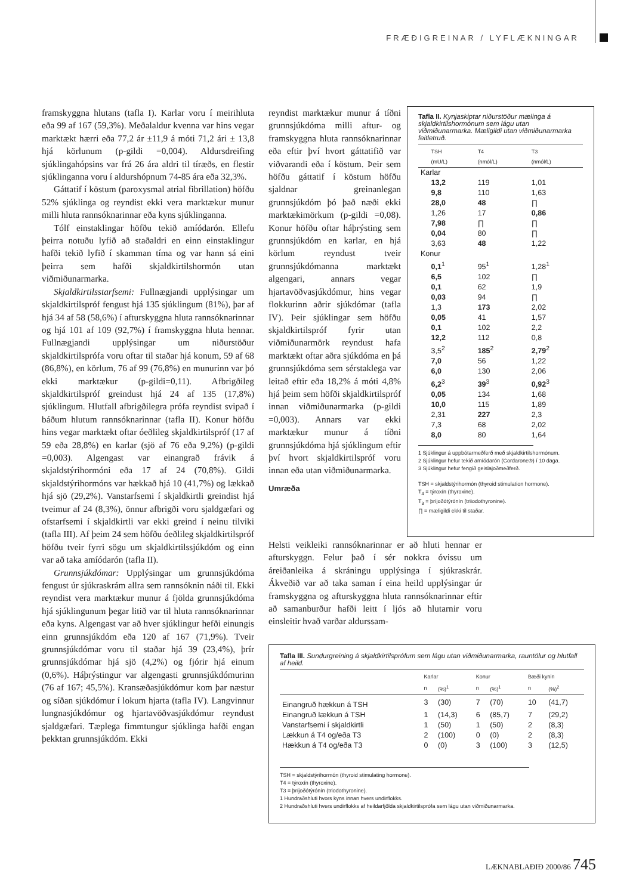FRÆÐIGREINAR / LYFLÆKNINGAR
framskyggna hlutans (tafla I). Karlar voru í meirihluta eða 99 af 167 (59,3%). Meðalaldur kvenna var hins vegar marktækt hærri eða 77,2 ár ±11,9 á móti 71,2 ári ± 13,8 hjá körlunum (p-gildi =0,004). Aldursdreifing sjúklingahópsins var frá 26 ára aldri til tíræðs, en flestir sjúklinganna voru í aldurshópnum 74-85 ára eða 32,3%.
Gáttatif í köstum (paroxysmal atrial fibrillation) höfðu 52% sjúklinga og reyndist ekki vera marktækur munur milli hluta rannsóknarinnar eða kyns sjúklinganna.
Tólf einstaklingar höfðu tekið amíódarón. Ellefu þeirra notuðu lyfið að staðaldri en einn einstaklingur hafði tekið lyfið í skamman tíma og var hann sá eini þeirra sem hafði skjaldkirtilshormón utan viðmiðunarmarka.
Skjaldkirtilsstarfsemi: Fullnægjandi upplýsingar um skjaldkirtilspróf fengust hjá 135 sjúklingum (81%), þar af hjá 34 af 58 (58,6%) í afturskyggna hluta rannsóknarinnar og hjá 101 af 109 (92,7%) í framskyggna hluta hennar. Fullnægjandi upplýsingar um niðurstöður skjaldkirtilsprófa voru oftar til staðar hjá konum, 59 af 68 (86,8%), en körlum, 76 af 99 (76,8%) en munurinn var þó ekki marktækur (p-gildi=0,11). Afbrigðileg skjaldkirtilspróf greindust hjá 24 af 135 (17,8%) sjúklingum. Hlutfall afbrigðilegra prófa reyndist svipað í báðum hlutum rannsóknarinnar (tafla II). Konur höfðu hins vegar marktækt oftar óeðlileg skjaldkirtilspróf (17 af 59 eða 28,8%) en karlar (sjö af 76 eða 9,2%) (p-gildi =0,003). Algengast var einangrað frávik á skjaldstýrihormóni eða 17 af 24 (70,8%). Gildi skjaldstýrihormóns var hækkað hjá 10 (41,7%) og lækkað hjá sjö (29,2%). Vanstarfsemi í skjaldkirtli greindist hjá tveimur af 24 (8,3%), önnur afbrigði voru sjaldgæfari og ofstarfsemi í skjaldkirtli var ekki greind í neinu tilviki (tafla III). Af þeim 24 sem höfðu óeðlileg skjaldkirtilspróf höfðu tveir fyrri sögu um skjaldkirtilssjúkdóm og einn var að taka amíódarón (tafla II).
Grunnsjúkdómar: Upplýsingar um grunnsjúkdóma fengust úr sjúkraskrám allra sem rannsóknin náði til. Ekki reyndist vera marktækur munur á fjölda grunnsjúkdóma hjá sjúklingunum þegar litið var til hluta rannsóknarinnar eða kyns. Algengast var að hver sjúklingur hefði einungis einn grunnsjúkdóm eða 120 af 167 (71,9%). Tveir grunnsjúkdómar voru til staðar hjá 39 (23,4%), þrír grunnsjúkdómar hjá sjö (4,2%) og fjórir hjá einum (0,6%). Háþrýstingur var algengasti grunnsjúkdómurinn (76 af 167; 45,5%). Kransæðasjúkdómur kom þar næstur og síðan sjúkdómur í lokum hjarta (tafla IV). Langvinnur lungnasjúkdómur og hjartavöðvasjúkdómur reyndust sjaldgæfari. Tæplega fimmtungur sjúklinga hafði engan þekktan grunnsjúkdóm. Ekki
reyndist marktækur munur á tíðni grunnsjúkdóma milli aftur- og framskyggna hluta rannsóknarinnar eða eftir því hvort gáttatifið var viðvarandi eða í köstum. Þeir sem höfðu gáttatif í köstum höfðu sjaldnar greinanlegan grunnsjúkdóm þó það næði ekki marktækimörkum (p-gildi =0,08). Konur höfðu oftar háþrýsting sem grunnsjúkdóm en karlar, en hjá körlum reyndust tveir grunnsjúkdómanna marktækt algengari, annars vegar hjartavöðvasjúkdómur, hins vegar flokkurinn aðrir sjúkdómar (tafla IV). Þeir sjúklingar sem höfðu skjaldkirtilspróf fyrir utan viðmiðunarmörk reyndust hafa marktækt oftar aðra sjúkdóma en þá grunnsjúkdóma sem sérstaklega var leitað eftir eða 18,2% á móti 4,8% hjá þeim sem höfði skjaldkirtilspróf innan viðmiðunarmarka (p-gildi =0,003). Annars var ekki marktækur munur á tíðni grunnsjúkdóma hjá sjúklingum eftir því hvort skjaldkirtilspróf voru innan eða utan viðmiðunarmarka.
Umræða
Helsti veikleiki rannsóknarinnar er að hluti hennar er afturskyggn. Felur það í sér nokkra óvissu um áreiðanleika á skráningu upplýsinga í sjúkraskrár. Ákveðið var að taka saman í eina heild upplýsingar úr framskyggna og afturskyggna hluta rannsóknarinnar eftir að samanburður hafði leitt í ljós að hlutarnir voru einsleitir hvað varðar aldurssam-
Tafla II. Kynjaskiptar niðurstöður mælinga á skjaldkirtilshormónum sem lágu utan viðmiðunarmarka. Mæligildi utan viðmiðunarmarka feitletruð.
| | TSH (mU/L) | T4 (nmól/L) | T3 (nmól/L) |
| --- | --- | --- | --- |
| Karlar | | | |
| | 13,2 | 119 | 1,01 |
| | 9,8 | 110 | 1,63 |
| | 28,0 | 48 | ∏ |
| | 1,26 | 17 | 0,86 |
| | 7,98 | ∏ | ∏ |
| | 0,04 | 80 | ∏ |
| | 3,63 | 48 | 1,22 |
| Konur | | | |
| | 0,1<sup>1</sup> | 95<sup>1</sup> | 1,28<sup>1</sup> |
| | 6,5 | 102 | ∏ |
| | 0,1 | 62 | 1,9 |
| | 0,03 | 94 | ∏ |
| | 1,3 | 173 | 2,02 |
| | 0,05 | 41 | 1,57 |
| | 0,1 | 102 | 2,2 |
| | 12,2 | 112 | 0,8 |
| | 3,5<sup>2</sup> | 185<sup>2</sup> | 2,79<sup>2</sup> |
| | 7,0 | 56 | 1,22 |
| | 6,0 | 130 | 2,06 |
| | 6,2<sup>3</sup> | 39<sup>3</sup> | 0,92<sup>3</sup> |
| | 0,05 | 134 | 1,68 |
| | 10,0 | 115 | 1,89 |
| | 2,31 | 227 | 2,3 |
| | 7,3 | 68 | 2,02 |
| | 8,0 | 80 | 1,64 |
1 Sjúklingur á uppbótarmeðferð með skjaldkirtilshormónum.
2 Sjúklingur hefur tekið amíódarón (Cordarone®) í 10 daga.
3 Sjúklingur hefur fengið geislajoðmeðferð.
TSH = skjaldstýrihormón (thyroid stimulation hormone).
T<sub>4</sub> = týroxín (thyroxine).
T<sub>3</sub> = þríjoðótýrónín (triiodothyronine).
∏ = mæligildi ekki til staðar.
Tafla III. Sundurgreining á skjaldkirtilsprófum sem lágu utan viðmiðunarmarka, rauntölur og hlutfall af heild.
| | Karlar | | Konur | | Bæði kynin | |
| --- | --- | --- | --- | --- | --- | --- |
| | n | (%)<sup>1</sup> | n | (%)<sup>1</sup> | n | (%)<sup>2</sup> |
| Einangruð hækkun á TSH | 3 | (30) | 7 | (70) | 10 | (41,7) |
| Einangruð lækkun á TSH | 1 | (14,3) | 6 | (85,7) | 7 | (29,2) |
| Vanstarfsemi í skjaldkirtli | 1 | (50) | 1 | (50) | 2 | (8,3) |
| Lækkun á T4 og/eða T3 | 2 | (100) | 0 | (0) | 2 | (8,3) |
| Hækkun á T4 og/eða T3 | 0 | (0) | 3 | (100) | 3 | (12,5) |
TSH = skjaldstýrihormón (thyroid stimulating hormone).
T4 = týroxín (thyroxine).
T3 = þríjoðótýrónín (triodothyronine).
1 Hundraðshluti hvors kyns innan hvers undirflokks.
2 Hundraðshluti hvers undirflokks af heildarfjölda skjaldkirtilsprófa sem lágu utan viðmiðunarmarka.
LÆKNABLAÐIÐ 2000/86 745